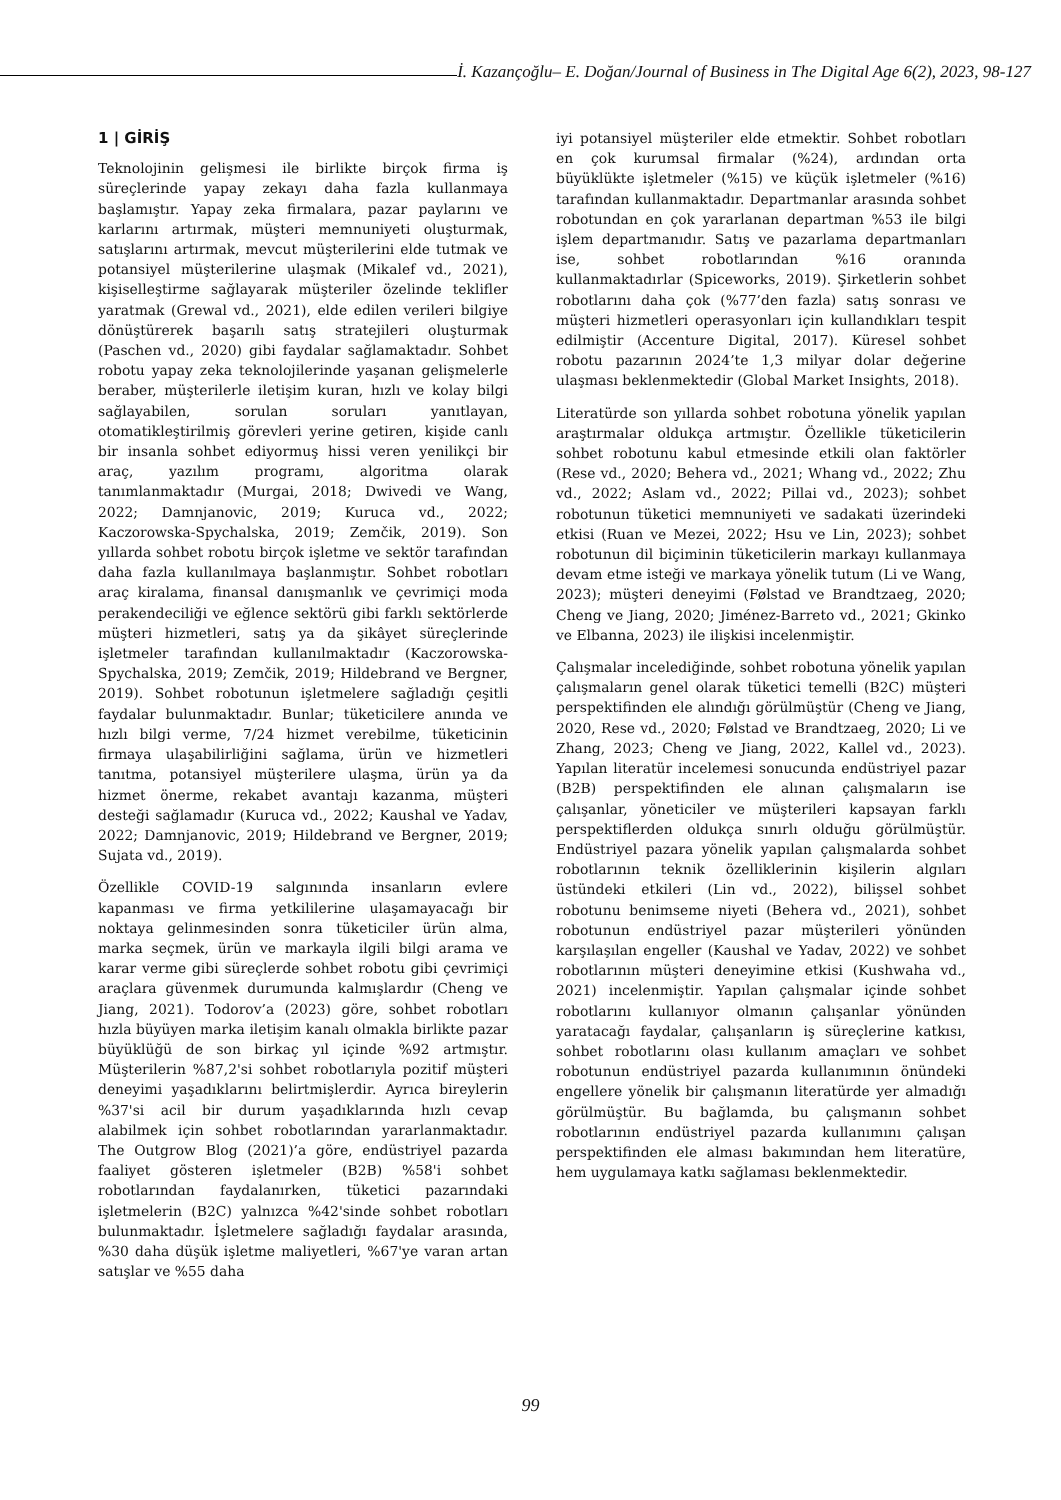İ. Kazançoğlu– E. Doğan/Journal of Business in The Digital Age 6(2), 2023, 98-127
1 | GİRİŞ
Teknolojinin gelişmesi ile birlikte birçok firma iş süreçlerinde yapay zekayı daha fazla kullanmaya başlamıştır. Yapay zeka firmalara, pazar paylarını ve karlarını artırmak, müşteri memnuniyeti oluşturmak, satışlarını artırmak, mevcut müşterilerini elde tutmak ve potansiyel müşterilerine ulaşmak (Mikalef vd., 2021), kişiselleştirme sağlayarak müşteriler özelinde teklifler yaratmak (Grewal vd., 2021), elde edilen verileri bilgiye dönüştürerek başarılı satış stratejileri oluşturmak (Paschen vd., 2020) gibi faydalar sağlamaktadır. Sohbet robotu yapay zeka teknolojilerinde yaşanan gelişmelerle beraber, müşterilerle iletişim kuran, hızlı ve kolay bilgi sağlayabilen, sorulan soruları yanıtlayan, otomatikleştirilmiş görevleri yerine getiren, kişide canlı bir insanla sohbet ediyormuş hissi veren yenilikçi bir araç, yazılım programı, algoritma olarak tanımlanmaktadır (Murgai, 2018; Dwivedi ve Wang, 2022; Damnjanovic, 2019; Kuruca vd., 2022; Kaczorowska-Spychalska, 2019; Zemčik, 2019). Son yıllarda sohbet robotu birçok işletme ve sektör tarafından daha fazla kullanılmaya başlanmıştır. Sohbet robotları araç kiralama, finansal danışmanlık ve çevrimiçi moda perakendeciliği ve eğlence sektörü gibi farklı sektörlerde müşteri hizmetleri, satış ya da şikâyet süreçlerinde işletmeler tarafından kullanılmaktadır (Kaczorowska-Spychalska, 2019; Zemčik, 2019; Hildebrand ve Bergner, 2019). Sohbet robotunun işletmelere sağladığı çeşitli faydalar bulunmaktadır. Bunlar; tüketicilere anında ve hızlı bilgi verme, 7/24 hizmet verebilme, tüketicinin firmaya ulaşabilirliğini sağlama, ürün ve hizmetleri tanıtma, potansiyel müşterilere ulaşma, ürün ya da hizmet önerme, rekabet avantajı kazanma, müşteri desteği sağlamadır (Kuruca vd., 2022; Kaushal ve Yadav, 2022; Damnjanovic, 2019; Hildebrand ve Bergner, 2019; Sujata vd., 2019).
Özellikle COVID-19 salgınında insanların evlere kapanması ve firma yetkililerine ulaşamayacağı bir noktaya gelinmesinden sonra tüketiciler ürün alma, marka seçmek, ürün ve markayla ilgili bilgi arama ve karar verme gibi süreçlerde sohbet robotu gibi çevrimiçi araçlara güvenmek durumunda kalmışlardır (Cheng ve Jiang, 2021). Todorov’a (2023) göre, sohbet robotları hızla büyüyen marka iletişim kanalı olmakla birlikte pazar büyüklüğü de son birkaç yıl içinde %92 artmıştır. Müşterilerin %87,2'si sohbet robotlarıyla pozitif müşteri deneyimi yaşadıklarını belirtmişlerdir. Ayrıca bireylerin %37'si acil bir durum yaşadıklarında hızlı cevap alabilmek için sohbet robotlarından yararlanmaktadır. The Outgrow Blog (2021)’a göre, endüstriyel pazarda faaliyet gösteren işletmeler (B2B) %58'i sohbet robotlarından faydalanırken, tüketici pazarındaki işletmelerin (B2C) yalnızca %42'sinde sohbet robotları bulunmaktadır. İşletmelere sağladığı faydalar arasında, %30 daha düşük işletme maliyetleri, %67'ye varan artan satışlar ve %55 daha
iyi potansiyel müşteriler elde etmektir. Sohbet robotları en çok kurumsal firmalar (%24), ardından orta büyüklükte işletmeler (%15) ve küçük işletmeler (%16) tarafından kullanmaktadır. Departmanlar arasında sohbet robotundan en çok yararlanan departman %53 ile bilgi işlem departmanıdır. Satış ve pazarlama departmanları ise, sohbet robotlarından %16 oranında kullanmaktadırlar (Spiceworks, 2019). Şirketlerin sohbet robotlarını daha çok (%77’den fazla) satış sonrası ve müşteri hizmetleri operasyonları için kullandıkları tespit edilmiştir (Accenture Digital, 2017). Küresel sohbet robotu pazarının 2024’te 1,3 milyar dolar değerine ulaşması beklenmektedir (Global Market Insights, 2018).
Literatürde son yıllarda sohbet robotuna yönelik yapılan araştırmalar oldukça artmıştır. Özellikle tüketicilerin sohbet robotunu kabul etmesinde etkili olan faktörler (Rese vd., 2020; Behera vd., 2021; Whang vd., 2022; Zhu vd., 2022; Aslam vd., 2022; Pillai vd., 2023); sohbet robotunun tüketici memnuniyeti ve sadakati üzerindeki etkisi (Ruan ve Mezei, 2022; Hsu ve Lin, 2023); sohbet robotunun dil biçiminin tüketicilerin markayı kullanmaya devam etme isteği ve markaya yönelik tutum (Li ve Wang, 2023); müşteri deneyimi (Følstad ve Brandtzaeg, 2020; Cheng ve Jiang, 2020; Jiménez-Barreto vd., 2021; Gkinko ve Elbanna, 2023) ile ilişkisi incelenmiştir.
Çalışmalar incelediğinde, sohbet robotuna yönelik yapılan çalışmaların genel olarak tüketici temelli (B2C) müşteri perspektifinden ele alındığı görülmüştür (Cheng ve Jiang, 2020, Rese vd., 2020; Følstad ve Brandtzaeg, 2020; Li ve Zhang, 2023; Cheng ve Jiang, 2022, Kallel vd., 2023). Yapılan literatür incelemesi sonucunda endüstriyel pazar (B2B) perspektifinden ele alınan çalışmaların ise çalışanlar, yöneticiler ve müşterileri kapsayan farklı perspektiflerden oldukça sınırlı olduğu görülmüştür. Endüstriyel pazara yönelik yapılan çalışmalarda sohbet robotlarının teknik özelliklerinin kişilerin algıları üstündeki etkileri (Lin vd., 2022), bilişsel sohbet robotunu benimseme niyeti (Behera vd., 2021), sohbet robotunun endüstriyel pazar müşterileri yönünden karşılaşılan engeller (Kaushal ve Yadav, 2022) ve sohbet robotlarının müşteri deneyimine etkisi (Kushwaha vd., 2021) incelenmiştir. Yapılan çalışmalar içinde sohbet robotlarını kullanıyor olmanın çalışanlar yönünden yaratacağı faydalar, çalışanların iş süreçlerine katkısı, sohbet robotlarını olası kullanım amaçları ve sohbet robotunun endüstriyel pazarda kullanımının önündeki engellere yönelik bir çalışmanın literatürde yer almadığı görülmüştür. Bu bağlamda, bu çalışmanın sohbet robotlarının endüstriyel pazarda kullanımını çalışan perspektifinden ele alması bakımından hem literatüre, hem uygulamaya katkı sağlaması beklenmektedir.
99